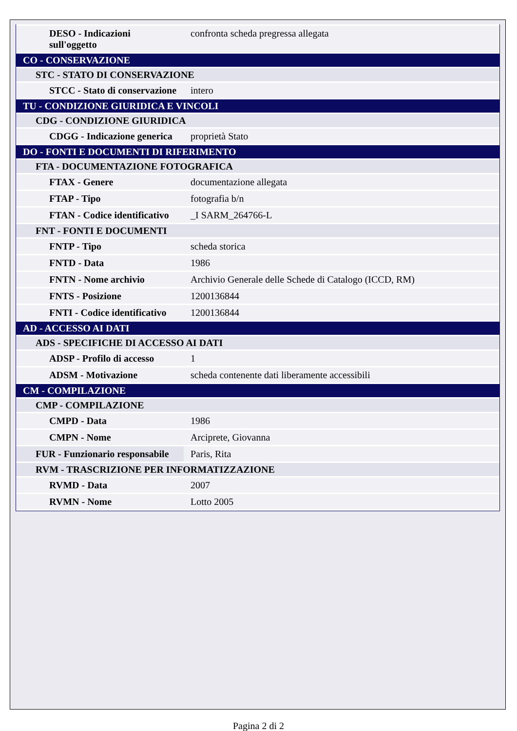| DESO - Indicazioni sull'oggetto | confronta scheda pregressa allegata |
| CO - CONSERVAZIONE | |
| STC - STATO DI CONSERVAZIONE | |
| STCC - Stato di conservazione | intero |
| TU - CONDIZIONE GIURIDICA E VINCOLI | |
| CDG - CONDIZIONE GIURIDICA | |
| CDGG - Indicazione generica | proprietà Stato |
| DO - FONTI E DOCUMENTI DI RIFERIMENTO | |
| FTA - DOCUMENTAZIONE FOTOGRAFICA | |
| FTAX - Genere | documentazione allegata |
| FTAP - Tipo | fotografia b/n |
| FTAN - Codice identificativo | _I SARM_264766-L |
| FNT - FONTI E DOCUMENTI | |
| FNTP - Tipo | scheda storica |
| FNTD - Data | 1986 |
| FNTN - Nome archivio | Archivio Generale delle Schede di Catalogo (ICCD, RM) |
| FNTS - Posizione | 1200136844 |
| FNTI - Codice identificativo | 1200136844 |
| AD - ACCESSO AI DATI | |
| ADS - SPECIFICHE DI ACCESSO AI DATI | |
| ADSP - Profilo di accesso | 1 |
| ADSM - Motivazione | scheda contenente dati liberamente accessibili |
| CM - COMPILAZIONE | |
| CMP - COMPILAZIONE | |
| CMPD - Data | 1986 |
| CMPN - Nome | Arciprete, Giovanna |
| FUR - Funzionario responsabile | Paris, Rita |
| RVM - TRASCRIZIONE PER INFORMATIZZAZIONE | |
| RVMD - Data | 2007 |
| RVMN - Nome | Lotto 2005 |
Pagina 2 di 2